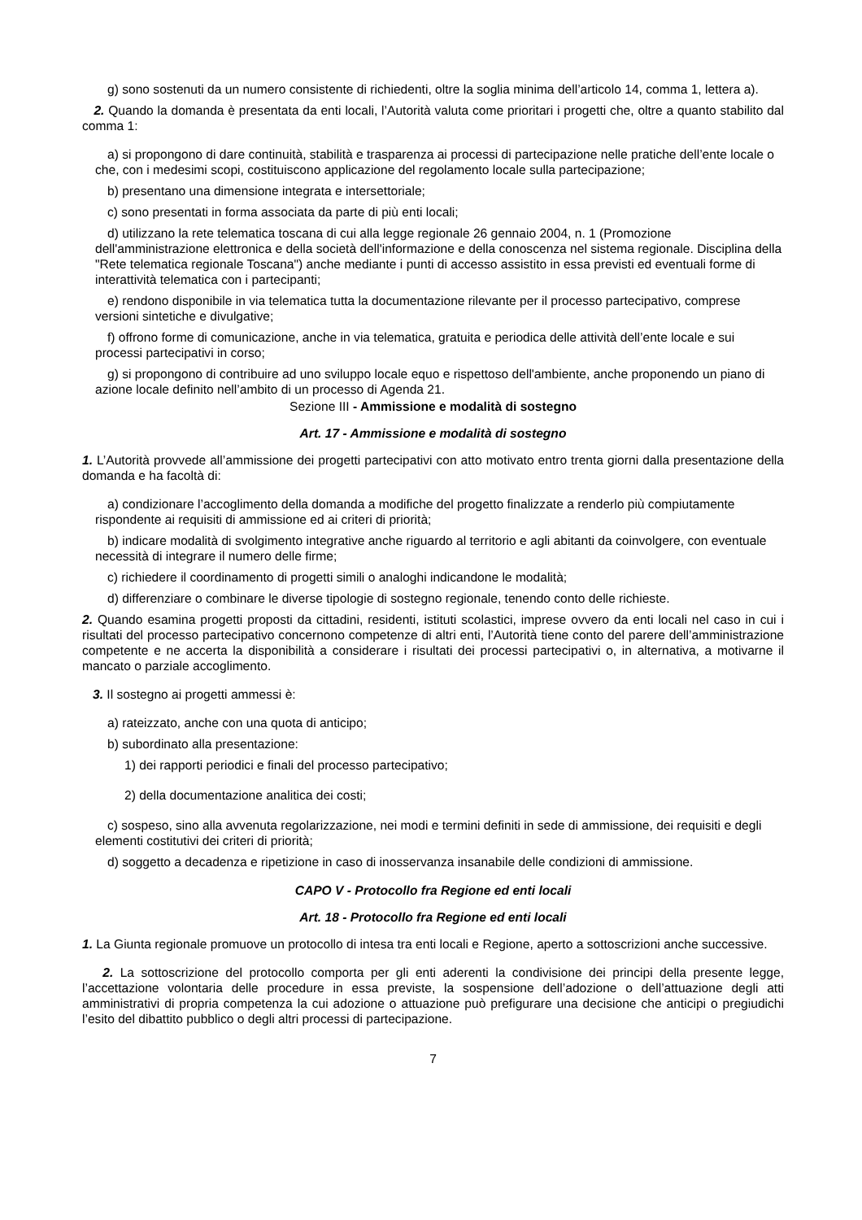g) sono sostenuti da un numero consistente di richiedenti, oltre la soglia minima dell’articolo 14, comma 1, lettera a).
2. Quando la domanda è presentata da enti locali, l’Autorità valuta come prioritari i progetti che, oltre a quanto stabilito dal comma 1:
a) si propongono di dare continuità, stabilità e trasparenza ai processi di partecipazione nelle pratiche dell’ente locale o che, con i medesimi scopi, costituiscono applicazione del regolamento locale sulla partecipazione;
b) presentano una dimensione integrata e intersettoriale;
c) sono presentati in forma associata da parte di più enti locali;
d) utilizzano la rete telematica toscana di cui alla legge regionale 26 gennaio 2004, n. 1 (Promozione dell'amministrazione elettronica e della società dell'informazione e della conoscenza nel sistema regionale. Disciplina della "Rete telematica regionale Toscana") anche mediante i punti di accesso assistito in essa previsti ed eventuali forme di interattività telematica con i partecipanti;
e) rendono disponibile in via telematica tutta la documentazione rilevante per il processo partecipativo, comprese versioni sintetiche e divulgative;
f) offrono forme di comunicazione, anche in via telematica, gratuita e periodica delle attività dell’ente locale e sui processi partecipativi in corso;
g) si propongono di contribuire ad uno sviluppo locale equo e rispettoso dell'ambiente, anche proponendo un piano di azione locale definito nell’ambito di un processo di Agenda 21.
Sezione III - Ammissione e modalità di sostegno
Art. 17 - Ammissione e modalità di sostegno
1. L’Autorità provvede all’ammissione dei progetti partecipativi con atto motivato entro trenta giorni dalla presentazione della domanda e ha facoltà di:
a) condizionare l’accoglimento della domanda a modifiche del progetto finalizzate a renderlo più compiutamente rispondente ai requisiti di ammissione ed ai criteri di priorità;
b) indicare modalità di svolgimento integrative anche riguardo al territorio e agli abitanti da coinvolgere, con eventuale necessità di integrare il numero delle firme;
c) richiedere il coordinamento di progetti simili o analoghi indicandone le modalità;
d) differenziare o combinare le diverse tipologie di sostegno regionale, tenendo conto delle richieste.
2. Quando esamina progetti proposti da cittadini, residenti, istituti scolastici, imprese ovvero da enti locali nel caso in cui i risultati del processo partecipativo concernono competenze di altri enti, l’Autorità tiene conto del parere dell’amministrazione competente e ne accerta la disponibilità a considerare i risultati dei processi partecipativi o, in alternativa, a motivarne il mancato o parziale accoglimento.
3. Il sostegno ai progetti ammessi è:
a) rateizzato, anche con una quota di anticipo;
b) subordinato alla presentazione:
1) dei rapporti periodici e finali del processo partecipativo;
2) della documentazione analitica dei costi;
c) sospeso, sino alla avvenuta regolarizzazione, nei modi e termini definiti in sede di ammissione, dei requisiti e degli elementi costitutivi dei criteri di priorità;
d) soggetto a decadenza e ripetizione in caso di inosservanza insanabile delle condizioni di ammissione.
CAPO V - Protocollo fra Regione ed enti locali
Art. 18 - Protocollo fra Regione ed enti locali
1. La Giunta regionale promuove un protocollo di intesa tra enti locali e Regione, aperto a sottoscrizioni anche successive.
2. La sottoscrizione del protocollo comporta per gli enti aderenti la condivisione dei principi della presente legge, l’accettazione volontaria delle procedure in essa previste, la sospensione dell’adozione o dell’attuazione degli atti amministrativi di propria competenza la cui adozione o attuazione può prefigurare una decisione che anticipi o pregiudichi l’esito del dibattito pubblico o degli altri processi di partecipazione.
7